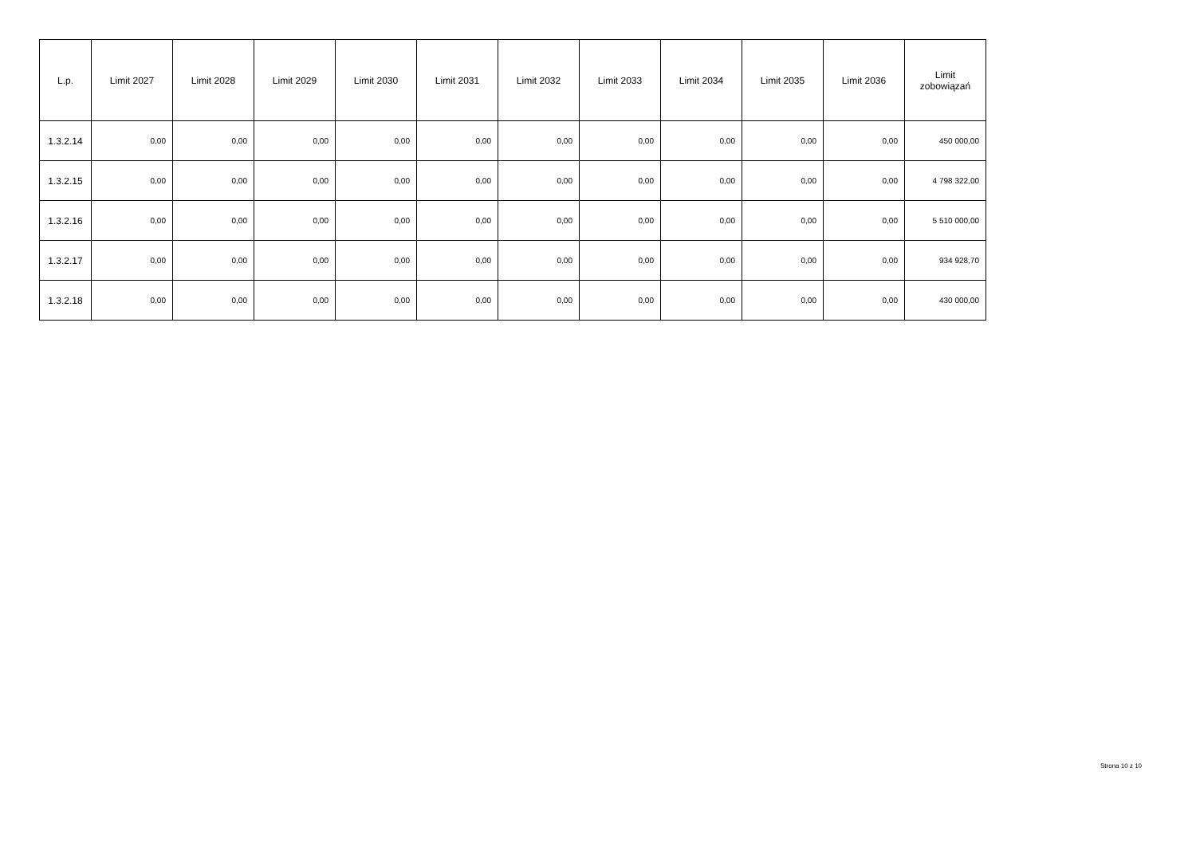| L.p. | Limit 2027 | Limit 2028 | Limit 2029 | Limit 2030 | Limit 2031 | Limit 2032 | Limit 2033 | Limit 2034 | Limit 2035 | Limit 2036 | Limit zobowiązań |
| --- | --- | --- | --- | --- | --- | --- | --- | --- | --- | --- | --- |
| 1.3.2.14 | 0,00 | 0,00 | 0,00 | 0,00 | 0,00 | 0,00 | 0,00 | 0,00 | 0,00 | 0,00 | 450 000,00 |
| 1.3.2.15 | 0,00 | 0,00 | 0,00 | 0,00 | 0,00 | 0,00 | 0,00 | 0,00 | 0,00 | 0,00 | 4 798 322,00 |
| 1.3.2.16 | 0,00 | 0,00 | 0,00 | 0,00 | 0,00 | 0,00 | 0,00 | 0,00 | 0,00 | 0,00 | 5 510 000,00 |
| 1.3.2.17 | 0,00 | 0,00 | 0,00 | 0,00 | 0,00 | 0,00 | 0,00 | 0,00 | 0,00 | 0,00 | 934 928,70 |
| 1.3.2.18 | 0,00 | 0,00 | 0,00 | 0,00 | 0,00 | 0,00 | 0,00 | 0,00 | 0,00 | 0,00 | 430 000,00 |
Strona 10 z 10